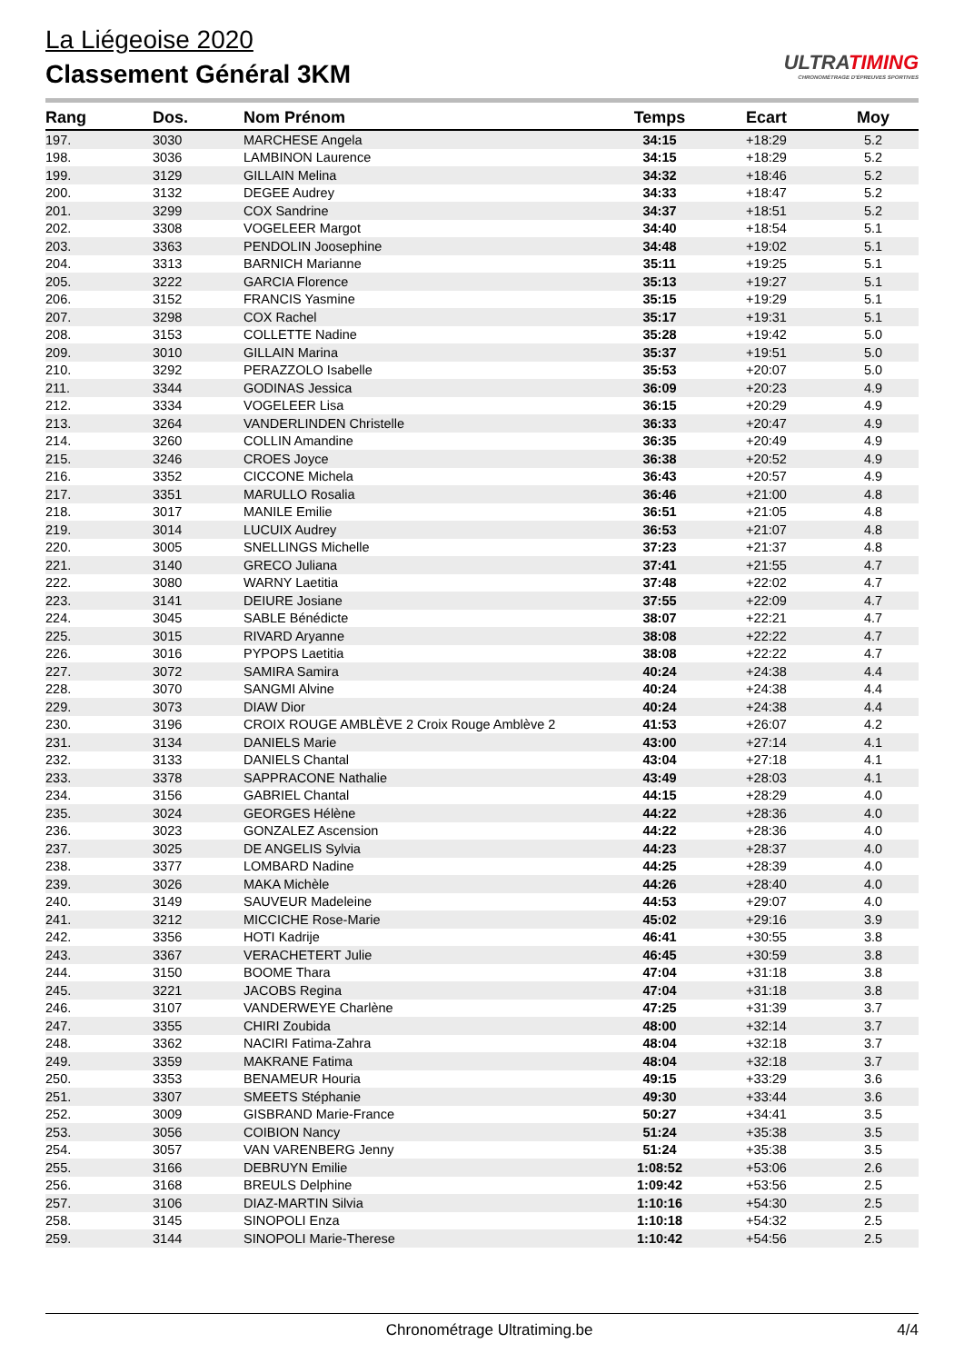La Liégeoise 2020
Classement Général 3KM
ULTRATIMING
CHRONOMÉTRAGE D'ÉPREUVES SPORTIVES
| Rang | Dos. | Nom Prénom | Temps | Ecart | Moy |
| --- | --- | --- | --- | --- | --- |
| 197. | 3030 | MARCHESE Angela | 34:15 | +18:29 | 5.2 |
| 198. | 3036 | LAMBINON Laurence | 34:15 | +18:29 | 5.2 |
| 199. | 3129 | GILLAIN Melina | 34:32 | +18:46 | 5.2 |
| 200. | 3132 | DEGEE Audrey | 34:33 | +18:47 | 5.2 |
| 201. | 3299 | COX Sandrine | 34:37 | +18:51 | 5.2 |
| 202. | 3308 | VOGELEER Margot | 34:40 | +18:54 | 5.1 |
| 203. | 3363 | PENDOLIN Joosephine | 34:48 | +19:02 | 5.1 |
| 204. | 3313 | BARNICH Marianne | 35:11 | +19:25 | 5.1 |
| 205. | 3222 | GARCIA Florence | 35:13 | +19:27 | 5.1 |
| 206. | 3152 | FRANCIS Yasmine | 35:15 | +19:29 | 5.1 |
| 207. | 3298 | COX Rachel | 35:17 | +19:31 | 5.1 |
| 208. | 3153 | COLLETTE Nadine | 35:28 | +19:42 | 5.0 |
| 209. | 3010 | GILLAIN Marina | 35:37 | +19:51 | 5.0 |
| 210. | 3292 | PERAZZOLO Isabelle | 35:53 | +20:07 | 5.0 |
| 211. | 3344 | GODINAS Jessica | 36:09 | +20:23 | 4.9 |
| 212. | 3334 | VOGELEER Lisa | 36:15 | +20:29 | 4.9 |
| 213. | 3264 | VANDERLINDEN Christelle | 36:33 | +20:47 | 4.9 |
| 214. | 3260 | COLLIN Amandine | 36:35 | +20:49 | 4.9 |
| 215. | 3246 | CROES Joyce | 36:38 | +20:52 | 4.9 |
| 216. | 3352 | CICCONE Michela | 36:43 | +20:57 | 4.9 |
| 217. | 3351 | MARULLO Rosalia | 36:46 | +21:00 | 4.8 |
| 218. | 3017 | MANILE Emilie | 36:51 | +21:05 | 4.8 |
| 219. | 3014 | LUCUIX Audrey | 36:53 | +21:07 | 4.8 |
| 220. | 3005 | SNELLINGS Michelle | 37:23 | +21:37 | 4.8 |
| 221. | 3140 | GRECO Juliana | 37:41 | +21:55 | 4.7 |
| 222. | 3080 | WARNY Laetitia | 37:48 | +22:02 | 4.7 |
| 223. | 3141 | DEIURE Josiane | 37:55 | +22:09 | 4.7 |
| 224. | 3045 | SABLE Bénédicte | 38:07 | +22:21 | 4.7 |
| 225. | 3015 | RIVARD Aryanne | 38:08 | +22:22 | 4.7 |
| 226. | 3016 | PYPOPS Laetitia | 38:08 | +22:22 | 4.7 |
| 227. | 3072 | SAMIRA Samira | 40:24 | +24:38 | 4.4 |
| 228. | 3070 | SANGMI Alvine | 40:24 | +24:38 | 4.4 |
| 229. | 3073 | DIAW Dior | 40:24 | +24:38 | 4.4 |
| 230. | 3196 | CROIX ROUGE AMBLÈVE 2 Croix Rouge Amblève 2 | 41:53 | +26:07 | 4.2 |
| 231. | 3134 | DANIELS Marie | 43:00 | +27:14 | 4.1 |
| 232. | 3133 | DANIELS Chantal | 43:04 | +27:18 | 4.1 |
| 233. | 3378 | SAPPRACONE Nathalie | 43:49 | +28:03 | 4.1 |
| 234. | 3156 | GABRIEL Chantal | 44:15 | +28:29 | 4.0 |
| 235. | 3024 | GEORGES Hélène | 44:22 | +28:36 | 4.0 |
| 236. | 3023 | GONZALEZ Ascension | 44:22 | +28:36 | 4.0 |
| 237. | 3025 | DE ANGELIS Sylvia | 44:23 | +28:37 | 4.0 |
| 238. | 3377 | LOMBARD Nadine | 44:25 | +28:39 | 4.0 |
| 239. | 3026 | MAKA Michèle | 44:26 | +28:40 | 4.0 |
| 240. | 3149 | SAUVEUR Madeleine | 44:53 | +29:07 | 4.0 |
| 241. | 3212 | MICCICHE Rose-Marie | 45:02 | +29:16 | 3.9 |
| 242. | 3356 | HOTI Kadrije | 46:41 | +30:55 | 3.8 |
| 243. | 3367 | VERACHETERT Julie | 46:45 | +30:59 | 3.8 |
| 244. | 3150 | BOOME Thara | 47:04 | +31:18 | 3.8 |
| 245. | 3221 | JACOBS Regina | 47:04 | +31:18 | 3.8 |
| 246. | 3107 | VANDERWEYE Charlène | 47:25 | +31:39 | 3.7 |
| 247. | 3355 | CHIRI Zoubida | 48:00 | +32:14 | 3.7 |
| 248. | 3362 | NACIRI Fatima-Zahra | 48:04 | +32:18 | 3.7 |
| 249. | 3359 | MAKRANE Fatima | 48:04 | +32:18 | 3.7 |
| 250. | 3353 | BENAMEUR Houria | 49:15 | +33:29 | 3.6 |
| 251. | 3307 | SMEETS Stéphanie | 49:30 | +33:44 | 3.6 |
| 252. | 3009 | GISBRAND Marie-France | 50:27 | +34:41 | 3.5 |
| 253. | 3056 | COIBION Nancy | 51:24 | +35:38 | 3.5 |
| 254. | 3057 | VAN VARENBERG Jenny | 51:24 | +35:38 | 3.5 |
| 255. | 3166 | DEBRUYN Emilie | 1:08:52 | +53:06 | 2.6 |
| 256. | 3168 | BREULS Delphine | 1:09:42 | +53:56 | 2.5 |
| 257. | 3106 | DIAZ-MARTIN Silvia | 1:10:16 | +54:30 | 2.5 |
| 258. | 3145 | SINOPOLI Enza | 1:10:18 | +54:32 | 2.5 |
| 259. | 3144 | SINOPOLI Marie-Therese | 1:10:42 | +54:56 | 2.5 |
Chronométrage Ultratiming.be 4/4